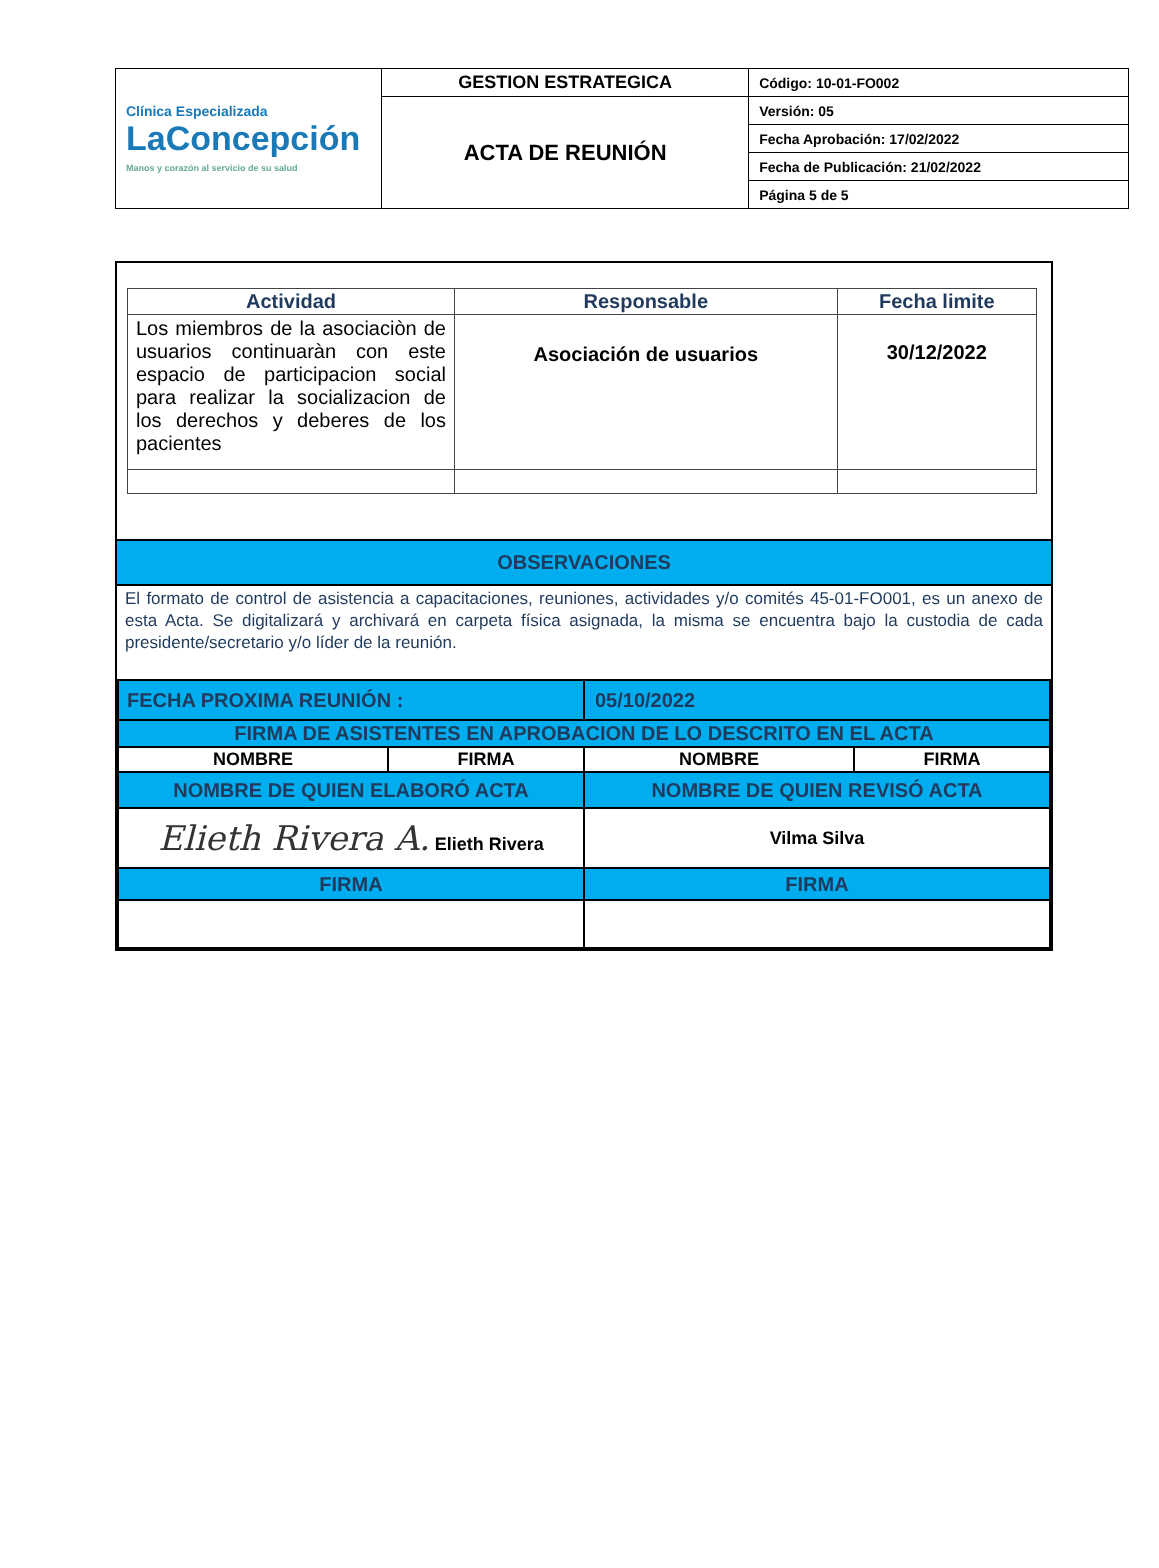| Clínica Especializada LaConcepción Manos y corazón al servicio de su salud | GESTION ESTRATEGICA | Código: 10-01-FO002 |
| | ACTA DE REUNIÓN | Versión: 05 |
| | | Fecha Aprobación: 17/02/2022 |
| | | Fecha de Publicación: 21/02/2022 |
| | | Página 5 de 5 |
| Actividad | Responsable | Fecha limite |
| --- | --- | --- |
| Los miembros de la asociaciòn de usuarios continuaràn con este espacio de participacion social para realizar la socializacion de los derechos y deberes de los pacientes | Asociación de usuarios | 30/12/2022 |
OBSERVACIONES
El formato de control de asistencia a capacitaciones, reuniones, actividades y/o comités 45-01-FO001, es un anexo de esta Acta. Se digitalizará y archivará en carpeta física asignada, la misma se encuentra bajo la custodia de cada presidente/secretario y/o líder de la reunión.
| FECHA PROXIMA REUNIÓN : | | 05/10/2022 | |
| FIRMA DE ASISTENTES EN APROBACION DE LO DESCRITO EN EL ACTA | | | |
| NOMBRE | FIRMA | NOMBRE | FIRMA |
| NOMBRE DE QUIEN ELABORÓ ACTA | | NOMBRE DE QUIEN REVISÓ ACTA | |
| Elieth Rivera A. Elieth Rivera | | Vilma Silva | |
| FIRMA | | FIRMA | |